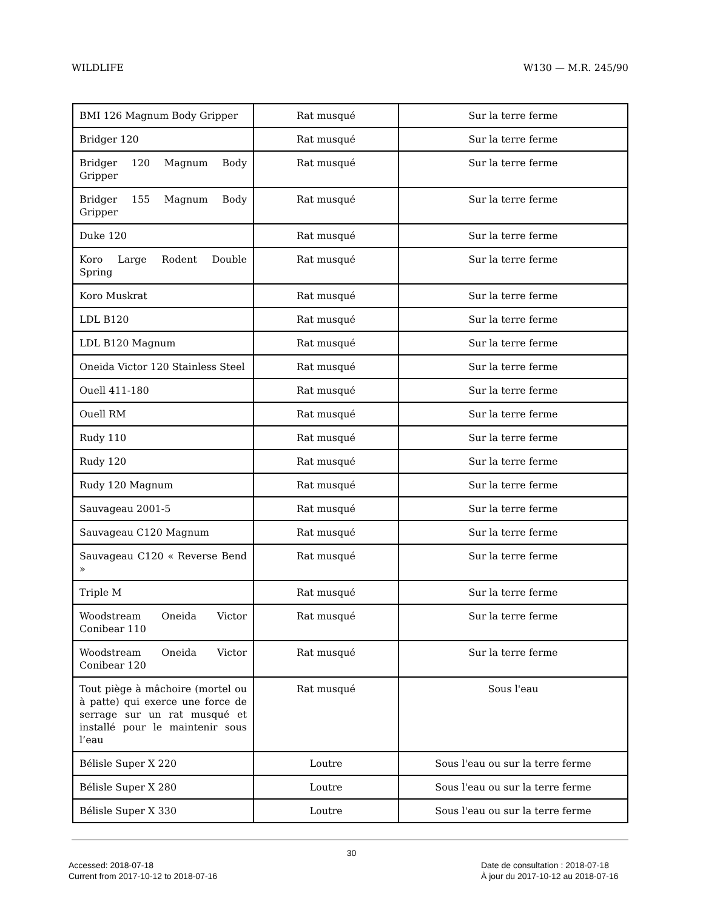WILDLIFE W130 — M.R. 245/90
| BMI 126 Magnum Body Gripper | Rat musqué | Sur la terre ferme |
| Bridger 120 | Rat musqué | Sur la terre ferme |
| Bridger 120 Magnum Body Gripper | Rat musqué | Sur la terre ferme |
| Bridger 155 Magnum Body Gripper | Rat musqué | Sur la terre ferme |
| Duke 120 | Rat musqué | Sur la terre ferme |
| Koro Large Rodent Double Spring | Rat musqué | Sur la terre ferme |
| Koro Muskrat | Rat musqué | Sur la terre ferme |
| LDL B120 | Rat musqué | Sur la terre ferme |
| LDL B120 Magnum | Rat musqué | Sur la terre ferme |
| Oneida Victor 120 Stainless Steel | Rat musqué | Sur la terre ferme |
| Ouell 411-180 | Rat musqué | Sur la terre ferme |
| Ouell RM | Rat musqué | Sur la terre ferme |
| Rudy 110 | Rat musqué | Sur la terre ferme |
| Rudy 120 | Rat musqué | Sur la terre ferme |
| Rudy 120 Magnum | Rat musqué | Sur la terre ferme |
| Sauvageau 2001-5 | Rat musqué | Sur la terre ferme |
| Sauvageau C120 Magnum | Rat musqué | Sur la terre ferme |
| Sauvageau C120 « Reverse Bend » | Rat musqué | Sur la terre ferme |
| Triple M | Rat musqué | Sur la terre ferme |
| Woodstream Oneida Victor Conibear 110 | Rat musqué | Sur la terre ferme |
| Woodstream Oneida Victor Conibear 120 | Rat musqué | Sur la terre ferme |
| Tout piège à mâchoire (mortel ou à patte) qui exerce une force de serrage sur un rat musqué et installé pour le maintenir sous l’eau | Rat musqué | Sous l'eau |
| Bélisle Super X 220 | Loutre | Sous l'eau ou sur la terre ferme |
| Bélisle Super X 280 | Loutre | Sous l'eau ou sur la terre ferme |
| Bélisle Super X 330 | Loutre | Sous l'eau ou sur la terre ferme |
30
Accessed: 2018-07-18
Current from 2017-10-12 to 2018-07-16
Date de consultation : 2018-07-18
À jour du 2017-10-12 au 2018-07-16